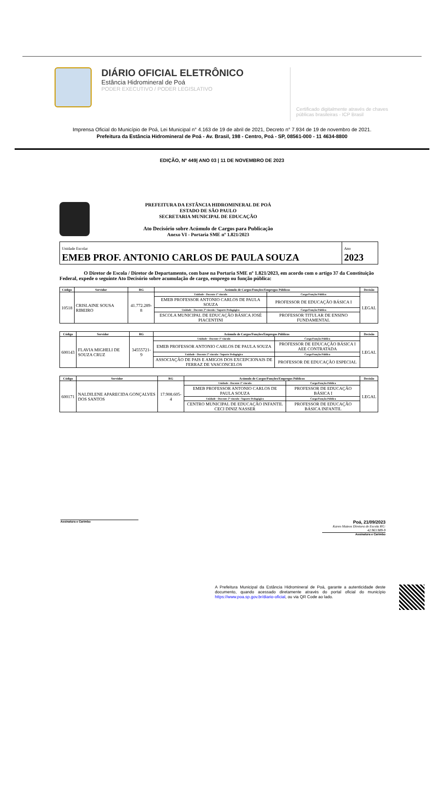DIÁRIO OFICIAL ELETRÔNICO
Estância Hidromineral de Poá
PODER EXECUTIVO / PODER LEGISLATIVO
Certificado digitalmente através de chaves públicas brasileiras - ICP Brasil
Imprensa Oficial do Município de Poá, Lei Municipal n° 4.163 de 19 de abril de 2021, Decreto n° 7.934 de 19 de novembro de 2021.
Prefeitura da Estância Hidromineral de Poá - Av. Brasil, 198 - Centro, Poá - SP, 08561-000 - 11 4634-8800
EDIÇÃO, Nº 449| ANO 03 | 11 DE NOVEMBRO DE 2023
PREFEITURA DA ESTÂNCIA HIDROMINERAL DE POÁ
ESTADO DE SÃO PAULO
SECRETARIA MUNICIPAL DE EDUCAÇÃO
Ato Decisório sobre Acúmulo de Cargos para Publicação
Anexo VI - Portaria SME nº 1.821/2023
Unidade Escolar
EMEB PROF. ANTONIO CARLOS DE PAULA SOUZA
Ano
2023
O Diretor de Escola / Diretor de Departamento, com base na Portaria SME nº 1.821/2023, em acordo com o artigo 37 da Constituição Federal, expede o seguinte Ato Decisório sobre acumulação de cargo, emprego ou função pública:
| Código | Servidor | RG | Acúmulo de Cargos/Funções/Empregos Públicos | | Decisão |
| --- | --- | --- | --- | --- | --- |
| 10518 | CRISLAINE SOUSA RIBEIRO | 41.772.289-8 | Unidade - Docente 1º vínculo | Cargo/Função Pública | LEGAL |
| | | | EMEB PROFESSOR ANTONIO CARLOS DE PAULA SOUZA | PROFESSOR DE EDUCAÇÃO BÁSICA I | |
| | | | Unidade - Docente 2º vínculo / Suporte Pedagógico | Cargo/Função Pública | |
| | | | ESCOLA MUNICIPAL DE EDUCAÇÃO BÁSICA JOSÉ PIACENTINI | PROFESSOR TITULAR DE ENSINO FUNDAMENTAL | |
| Código | Servidor | RG | Acúmulo de Cargos/Funções/Empregos Públicos | | Decisão |
| --- | --- | --- | --- | --- | --- |
| 600143 | FLAVIA MIGHELI DE SOUZA CRUZ | 34555721-9 | Unidade - Docente 1º vínculo | Cargo/Função Pública | LEGAL |
| | | | EMEB PROFESSOR ANTONIO CARLOS DE PAULA SOUZA | PROFESSOR DE EDUCAÇÃO BÁSICA I AEE CONTRATADA | |
| | | | Unidade - Docente 2º vínculo / Suporte Pedagógico | Cargo/Função Pública | |
| | | | ASSOCIAÇÃO DE PAIS E AMIGOS DOS EXCEPCIONAIS DE FERRAZ DE VASCONCELOS | PROFESSOR DE EDUCAÇÃO ESPECIAL | |
| Código | Servidor | RG | Acúmulo de Cargos/Funções/Empregos Públicos | | Decisão |
| --- | --- | --- | --- | --- | --- |
| 600171 | NALDILENE APARECIDA GONÇALVES DOS SANTOS | 17.908.605-4 | Unidade - Docente 1º vínculo | Cargo/Função Pública | LEGAL |
| | | | EMEB PROFESSOR ANTONIO CARLOS DE PAULA SOUZA | PROFESSOR DE EDUCAÇÃO BÁSICA I | |
| | | | Unidade - Docente 2º vínculo / Suporte Pedagógico | Cargo/Função Pública | |
| | | | CENTRO MUNICIPAL DE EDUCAÇÃO INFANTIL CECI DINIZ NASSER | PROFESSOR DE EDUCAÇÃO BÁSICA INFANTIL | |
Assinatura e Carimbo
Poá, 21/09/2023
Karen Mateos Diretora de Escola RG: 42.963.989-9
Assinatura e Carimbo
A Prefeitura Municipal da Estância Hidromineral de Poá, garante a autenticidade deste documento, quando acessado diretamente através do portal oficial do município https://www.poa.sp.gov.br/diario-oficial, ou via QR Code ao lado.